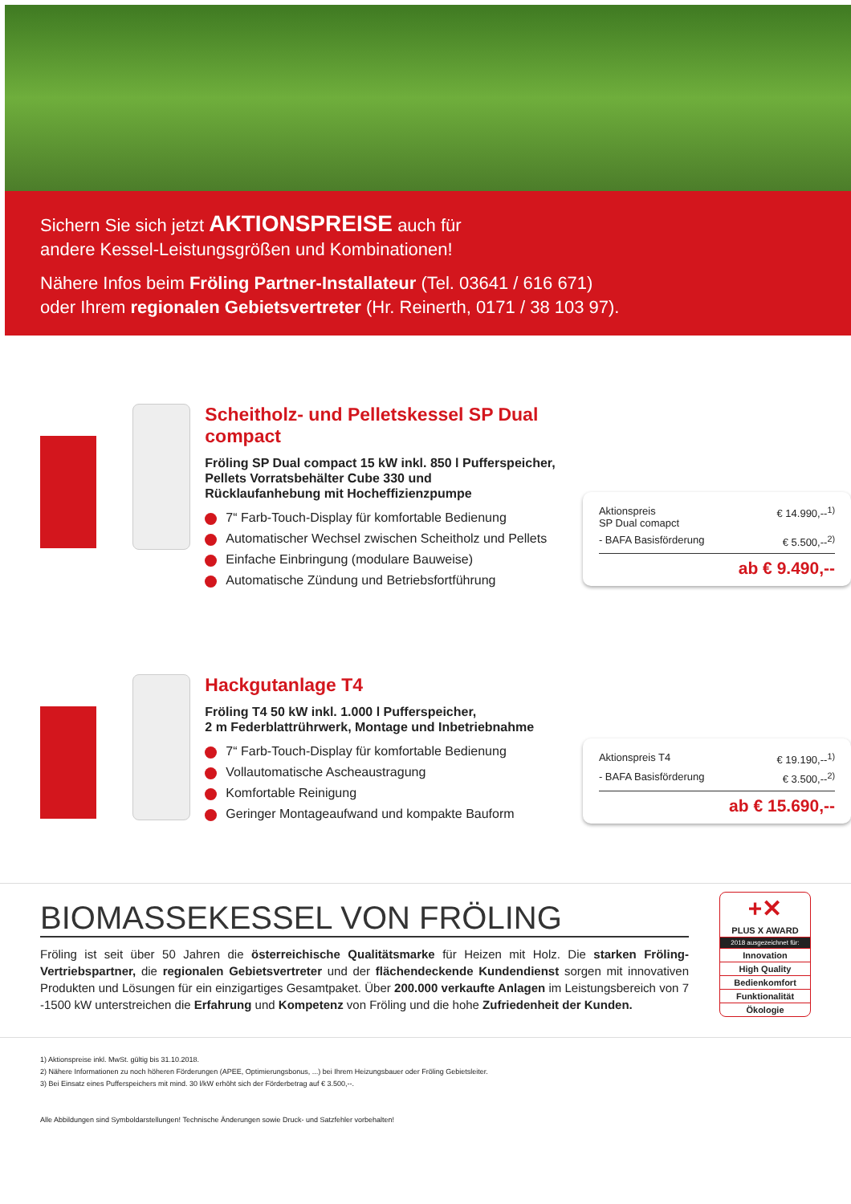Sichern Sie sich jetzt AKTIONSPREISE auch für
andere Kessel-Leistungsgrößen und Kombinationen!
Nähere Infos beim Fröling Partner-Installateur (Tel. 03641 / 616 671)
oder Ihrem regionalen Gebietsvertreter (Hr. Reinerth, 0171 / 38 103 97).
Scheitholz- und Pelletskessel SP Dual compact
Fröling SP Dual compact 15 kW inkl. 850 l Pufferspeicher,
Pellets Vorratsbehälter Cube 330 und
Rücklaufanhebung mit Hocheffizienzpumpe
7“ Farb-Touch-Display für komfortable Bedienung
Automatischer Wechsel zwischen Scheitholz und Pellets
Einfache Einbringung (modulare Bauweise)
Automatische Zündung und Betriebsfortführung
Aktionspreis
SP Dual comapct € 14.990,--<sup>1)</sup>
- BAFA Basisförderung € 5.500,--<sup>2)</sup>
ab € 9.490,--
Hackgutanlage T4
Fröling T4 50 kW inkl. 1.000 l Pufferspeicher,
2 m Federblattrührwerk, Montage und Inbetriebnahme
7“ Farb-Touch-Display für komfortable Bedienung
Vollautomatische Ascheaustragung
Komfortable Reinigung
Geringer Montageaufwand und kompakte Bauform
Aktionspreis T4 € 19.190,--<sup>1)</sup>
- BAFA Basisförderung € 3.500,--<sup>2)</sup>
ab € 15.690,--
BIOMASSEKESSEL VON FRÖLING
Fröling ist seit über 50 Jahren die österreichische Qualitätsmarke für Heizen mit Holz. Die starken Fröling-Vertriebspartner, die regionalen Gebietsvertreter und der flächendeckende Kundendienst sorgen mit innovativen Produkten und Lösungen für ein einzigartiges Gesamtpaket. Über 200.000 verkaufte Anlagen im Leistungsbereich von 7 -1500 kW unterstreichen die Erfahrung und Kompetenz von Fröling und die hohe Zufriedenheit der Kunden.
+✕
PLUS X AWARD
2018 ausgezeichnet für:
Innovation
High Quality
Bedienkomfort
Funktionalität
Ökologie
1) Aktionspreise inkl. MwSt. gültig bis 31.10.2018.
2) Nähere Informationen zu noch höheren Förderungen (APEE, Optimierungsbonus, ...) bei Ihrem Heizungsbauer oder Fröling Gebietsleiter.
3) Bei Einsatz eines Pufferspeichers mit mind. 30 l/kW erhöht sich der Förderbetrag auf € 3.500,--.
Alle Abbildungen sind Symboldarstellungen! Technische Änderungen sowie Druck- und Satzfehler vorbehalten!